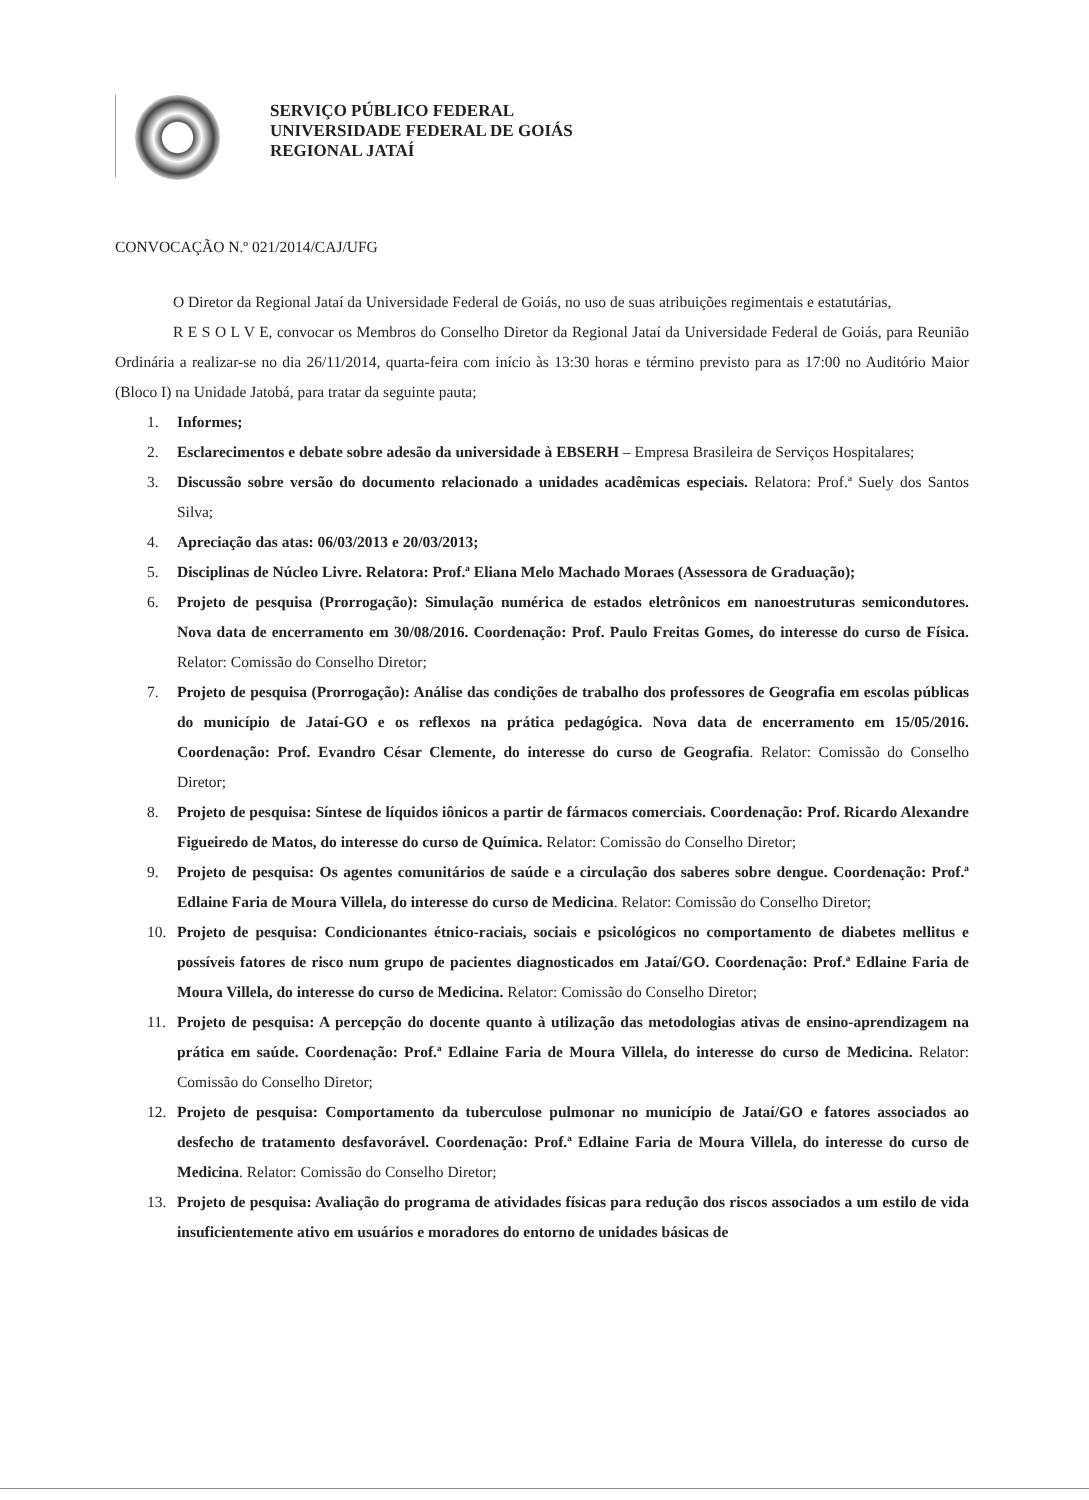SERVIÇO PÚBLICO FEDERAL
UNIVERSIDADE FEDERAL DE GOIÁS
REGIONAL JATAÍ
CONVOCAÇÃO N.º 021/2014/CAJ/UFG
O Diretor da Regional Jataí da Universidade Federal de Goiás, no uso de suas atribuições regimentais e estatutárias,
R E S O L V E, convocar os Membros do Conselho Diretor da Regional Jataí da Universidade Federal de Goiás, para Reunião Ordinária a realizar-se no dia 26/11/2014, quarta-feira com início às 13:30 horas e término previsto para as 17:00 no Auditório Maior (Bloco I) na Unidade Jatobá, para tratar da seguinte pauta;
1. Informes;
2. Esclarecimentos e debate sobre adesão da universidade à EBSERH – Empresa Brasileira de Serviços Hospitalares;
3. Discussão sobre versão do documento relacionado a unidades acadêmicas especiais. Relatora: Prof.ª Suely dos Santos Silva;
4. Apreciação das atas: 06/03/2013 e 20/03/2013;
5. Disciplinas de Núcleo Livre. Relatora: Prof.ª Eliana Melo Machado Moraes (Assessora de Graduação);
6. Projeto de pesquisa (Prorrogação): Simulação numérica de estados eletrônicos em nanoestruturas semicondutores. Nova data de encerramento em 30/08/2016. Coordenação: Prof. Paulo Freitas Gomes, do interesse do curso de Física. Relator: Comissão do Conselho Diretor;
7. Projeto de pesquisa (Prorrogação): Análise das condições de trabalho dos professores de Geografia em escolas públicas do município de Jataí-GO e os reflexos na prática pedagógica. Nova data de encerramento em 15/05/2016. Coordenação: Prof. Evandro César Clemente, do interesse do curso de Geografia. Relator: Comissão do Conselho Diretor;
8. Projeto de pesquisa: Síntese de líquidos iônicos a partir de fármacos comerciais. Coordenação: Prof. Ricardo Alexandre Figueiredo de Matos, do interesse do curso de Química. Relator: Comissão do Conselho Diretor;
9. Projeto de pesquisa: Os agentes comunitários de saúde e a circulação dos saberes sobre dengue. Coordenação: Prof.ª Edlaine Faria de Moura Villela, do interesse do curso de Medicina. Relator: Comissão do Conselho Diretor;
10. Projeto de pesquisa: Condicionantes étnico-raciais, sociais e psicológicos no comportamento de diabetes mellitus e possíveis fatores de risco num grupo de pacientes diagnosticados em Jataí/GO. Coordenação: Prof.ª Edlaine Faria de Moura Villela, do interesse do curso de Medicina. Relator: Comissão do Conselho Diretor;
11. Projeto de pesquisa: A percepção do docente quanto à utilização das metodologias ativas de ensino-aprendizagem na prática em saúde. Coordenação: Prof.ª Edlaine Faria de Moura Villela, do interesse do curso de Medicina. Relator: Comissão do Conselho Diretor;
12. Projeto de pesquisa: Comportamento da tuberculose pulmonar no município de Jataí/GO e fatores associados ao desfecho de tratamento desfavorável. Coordenação: Prof.ª Edlaine Faria de Moura Villela, do interesse do curso de Medicina. Relator: Comissão do Conselho Diretor;
13. Projeto de pesquisa: Avaliação do programa de atividades físicas para redução dos riscos associados a um estilo de vida insuficientemente ativo em usuários e moradores do entorno de unidades básicas de